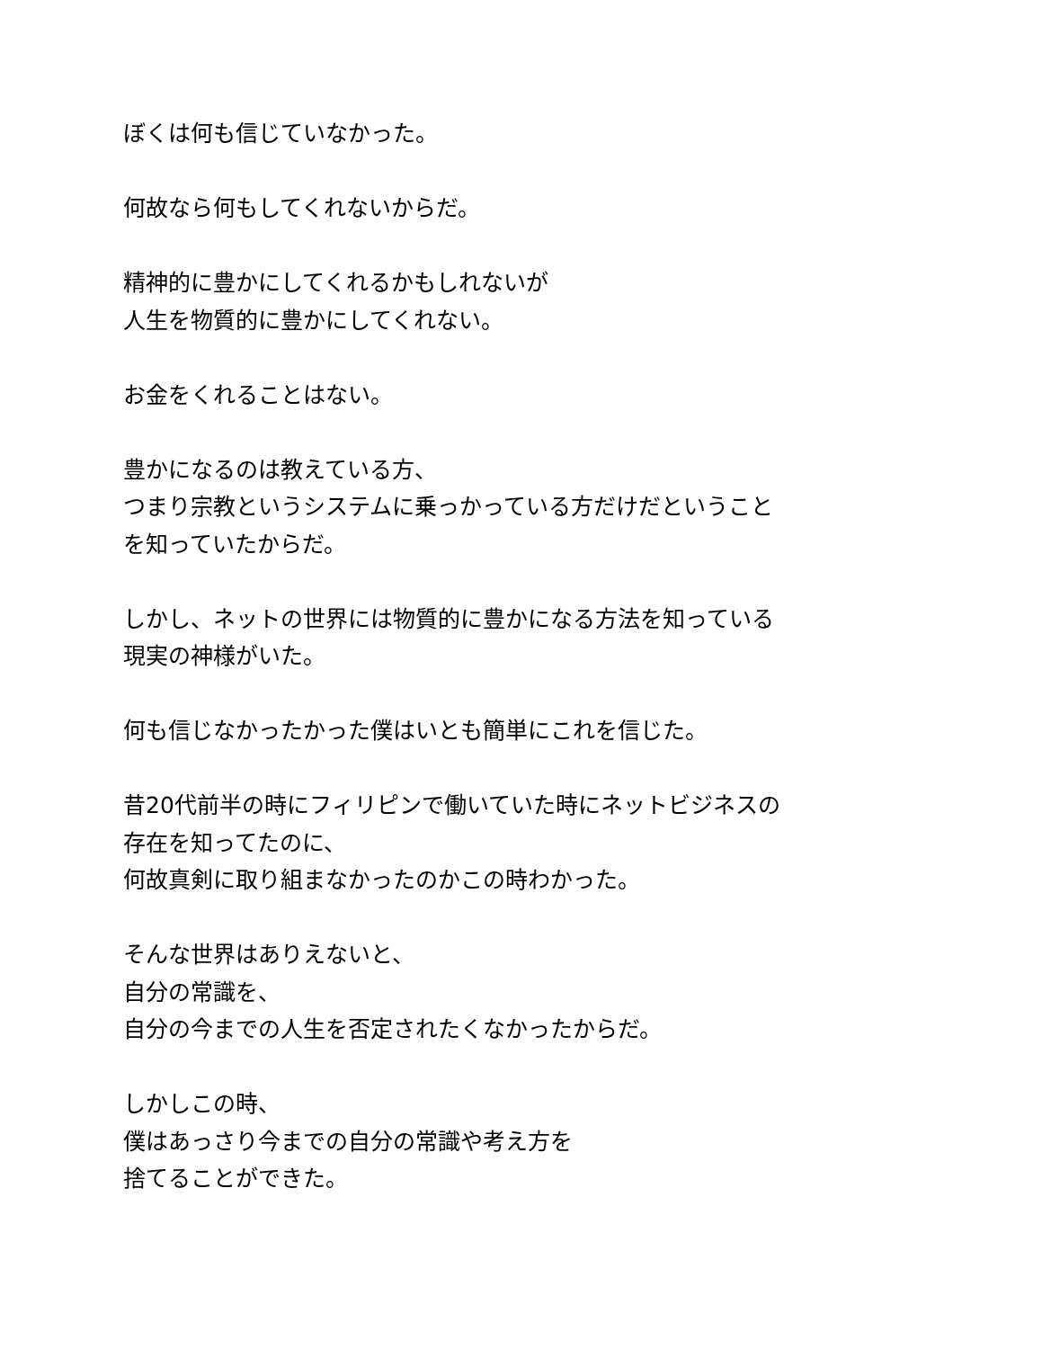ぼくは何も信じていなかった。
何故なら何もしてくれないからだ。
精神的に豊かにしてくれるかもしれないが
人生を物質的に豊かにしてくれない。
お金をくれることはない。
豊かになるのは教えている方、
つまり宗教というシステムに乗っかっている方だけだということ
を知っていたからだ。
しかし、ネットの世界には物質的に豊かになる方法を知っている
現実の神様がいた。
何も信じなかったかった僕はいとも簡単にこれを信じた。
昔20代前半の時にフィリピンで働いていた時にネットビジネスの
存在を知ってたのに、
何故真剣に取り組まなかったのかこの時わかった。
そんな世界はありえないと、
自分の常識を、
自分の今までの人生を否定されたくなかったからだ。
しかしこの時、
僕はあっさり今までの自分の常識や考え方を
捨てることができた。